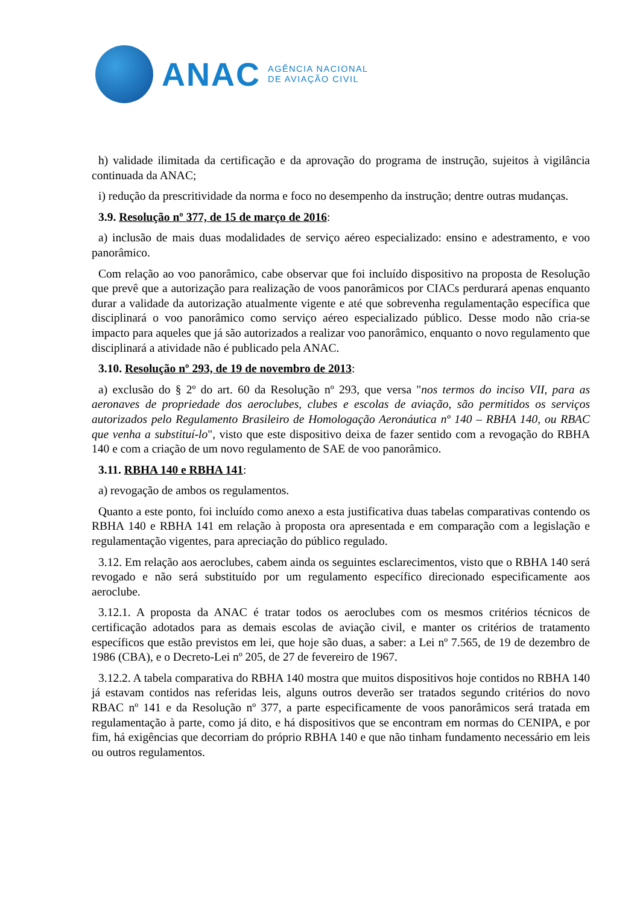ANAC
AGÊNCIA NACIONAL
DE AVIAÇÃO CIVIL
h) validade ilimitada da certificação e da aprovação do programa de instrução, sujeitos à vigilância continuada da ANAC;
i) redução da prescritividade da norma e foco no desempenho da instrução; dentre outras mudanças.
3.9. Resolução nº 377, de 15 de março de 2016:
a) inclusão de mais duas modalidades de serviço aéreo especializado: ensino e adestramento, e voo panorâmico.
Com relação ao voo panorâmico, cabe observar que foi incluído dispositivo na proposta de Resolução que prevê que a autorização para realização de voos panorâmicos por CIACs perdurará apenas enquanto durar a validade da autorização atualmente vigente e até que sobrevenha regulamentação específica que disciplinará o voo panorâmico como serviço aéreo especializado público. Desse modo não cria-se impacto para aqueles que já são autorizados a realizar voo panorâmico, enquanto o novo regulamento que disciplinará a atividade não é publicado pela ANAC.
3.10. Resolução nº 293, de 19 de novembro de 2013:
a) exclusão do § 2º do art. 60 da Resolução nº 293, que versa "nos termos do inciso VII, para as aeronaves de propriedade dos aeroclubes, clubes e escolas de aviação, são permitidos os serviços autorizados pelo Regulamento Brasileiro de Homologação Aeronáutica nº 140 – RBHA 140, ou RBAC que venha a substituí-lo", visto que este dispositivo deixa de fazer sentido com a revogação do RBHA 140 e com a criação de um novo regulamento de SAE de voo panorâmico.
3.11. RBHA 140 e RBHA 141:
a) revogação de ambos os regulamentos.
Quanto a este ponto, foi incluído como anexo a esta justificativa duas tabelas comparativas contendo os RBHA 140 e RBHA 141 em relação à proposta ora apresentada e em comparação com a legislação e regulamentação vigentes, para apreciação do público regulado.
3.12. Em relação aos aeroclubes, cabem ainda os seguintes esclarecimentos, visto que o RBHA 140 será revogado e não será substituído por um regulamento específico direcionado especificamente aos aeroclube.
3.12.1. A proposta da ANAC é tratar todos os aeroclubes com os mesmos critérios técnicos de certificação adotados para as demais escolas de aviação civil, e manter os critérios de tratamento específicos que estão previstos em lei, que hoje são duas, a saber: a Lei nº 7.565, de 19 de dezembro de 1986 (CBA), e o Decreto-Lei nº 205, de 27 de fevereiro de 1967.
3.12.2. A tabela comparativa do RBHA 140 mostra que muitos dispositivos hoje contidos no RBHA 140 já estavam contidos nas referidas leis, alguns outros deverão ser tratados segundo critérios do novo RBAC nº 141 e da Resolução nº 377, a parte especificamente de voos panorâmicos será tratada em regulamentação à parte, como já dito, e há dispositivos que se encontram em normas do CENIPA, e por fim, há exigências que decorriam do próprio RBHA 140 e que não tinham fundamento necessário em leis ou outros regulamentos.